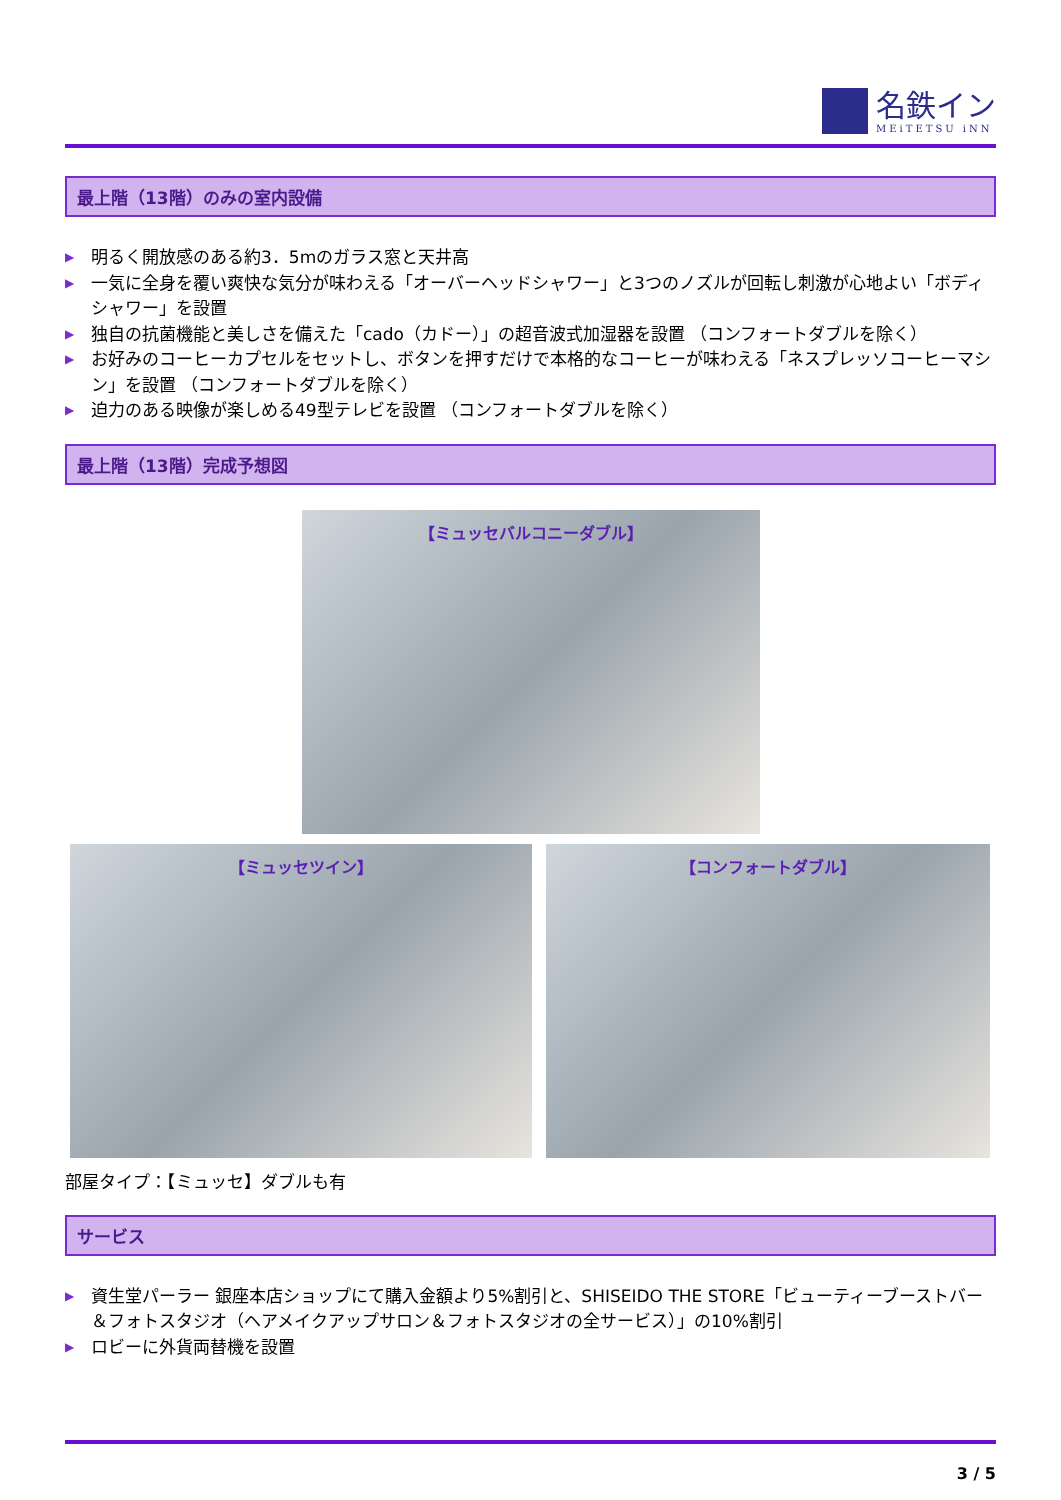名鉄イン
MEiTETSU iNN
最上階（13階）のみの室内設備
▶ 明るく開放感のある約3．5mのガラス窓と天井高
▶ 一気に全身を覆い爽快な気分が味わえる「オーバーヘッドシャワー」と3つのノズルが回転し刺激が心地よい「ボディシャワー」を設置
▶ 独自の抗菌機能と美しさを備えた「cado（カドー）」の超音波式加湿器を設置 （コンフォートダブルを除く）
▶ お好みのコーヒーカプセルをセットし、ボタンを押すだけで本格的なコーヒーが味わえる「ネスプレッソコーヒーマシン」を設置 （コンフォートダブルを除く）
▶ 迫力のある映像が楽しめる49型テレビを設置 （コンフォートダブルを除く）
最上階（13階）完成予想図
【ミュッセバルコニーダブル】
【ミュッセツイン】 【コンフォートダブル】
部屋タイプ：【ミュッセ】ダブルも有
サービス
▶ 資生堂パーラー 銀座本店ショップにて購入金額より5%割引と、SHISEIDO THE STORE「ビューティーブーストバー＆フォトスタジオ（ヘアメイクアップサロン＆フォトスタジオの全サービス）」の10%割引
▶ ロビーに外貨両替機を設置
3 / 5